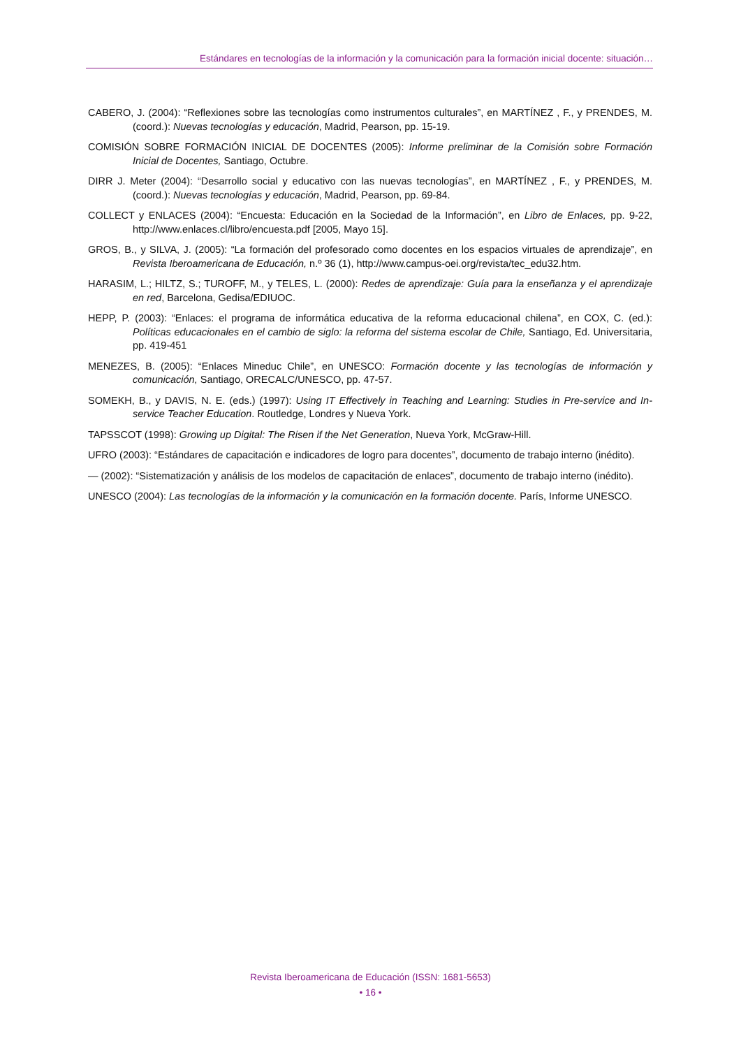Estándares en tecnologías de la información y la comunicación para la formación inicial docente: situación…
CABERO, J. (2004): “Reflexiones sobre las tecnologías como instrumentos culturales”, en MARTÍNEZ , F., y PRENDES, M. (coord.): Nuevas tecnologías y educación, Madrid, Pearson, pp. 15-19.
COMISIÓN SOBRE FORMACIÓN INICIAL DE DOCENTES (2005): Informe preliminar de la Comisión sobre Formación Inicial de Docentes, Santiago, Octubre.
DIRR J. Meter (2004): “Desarrollo social y educativo con las nuevas tecnologías”, en MARTÍNEZ , F., y PRENDES, M. (coord.): Nuevas tecnologías y educación, Madrid, Pearson, pp. 69-84.
COLLECT y ENLACES (2004): “Encuesta: Educación en la Sociedad de la Información”, en Libro de Enlaces, pp. 9-22, http://www.enlaces.cl/libro/encuesta.pdf [2005, Mayo 15].
GROS, B., y SILVA, J. (2005): “La formación del profesorado como docentes en los espacios virtuales de aprendizaje”, en Revista Iberoamericana de Educación, n.º 36 (1), http://www.campus-oei.org/revista/tec_edu32.htm.
HARASIM, L.; HILTZ, S.; TUROFF, M., y TELES, L. (2000): Redes de aprendizaje: Guía para la enseñanza y el aprendizaje en red, Barcelona, Gedisa/EDIUOC.
HEPP, P. (2003): “Enlaces: el programa de informática educativa de la reforma educacional chilena”, en COX, C. (ed.): Políticas educacionales en el cambio de siglo: la reforma del sistema escolar de Chile, Santiago, Ed. Universitaria, pp. 419-451
MENEZES, B. (2005): “Enlaces Mineduc Chile”, en UNESCO: Formación docente y las tecnologías de información y comunicación, Santiago, ORECALC/UNESCO, pp. 47-57.
SOMEKH, B., y DAVIS, N. E. (eds.) (1997): Using IT Effectively in Teaching and Learning: Studies in Pre-service and In-service Teacher Education. Routledge, Londres y Nueva York.
TAPSSCOT (1998): Growing up Digital: The Risen if the Net Generation, Nueva York, McGraw-Hill.
UFRO (2003): “Estándares de capacitación e indicadores de logro para docentes”, documento de trabajo interno (inédito).
— (2002): “Sistematización y análisis de los modelos de capacitación de enlaces”, documento de trabajo interno (inédito).
UNESCO (2004): Las tecnologías de la información y la comunicación en la formación docente. París, Informe UNESCO.
Revista Iberoamericana de Educación (ISSN: 1681-5653)
• 16 •